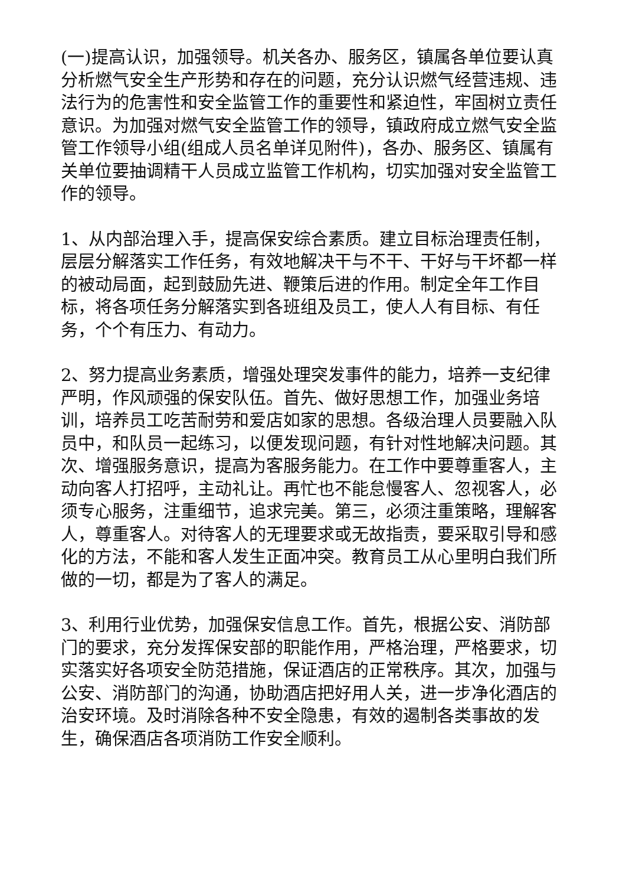(一)提高认识，加强领导。机关各办、服务区，镇属各单位要认真分析燃气安全生产形势和存在的问题，充分认识燃气经营违规、违法行为的危害性和安全监管工作的重要性和紧迫性，牢固树立责任意识。为加强对燃气安全监管工作的领导，镇政府成立燃气安全监管工作领导小组(组成人员名单详见附件)，各办、服务区、镇属有关单位要抽调精干人员成立监管工作机构，切实加强对安全监管工作的领导。
1、从内部治理入手，提高保安综合素质。建立目标治理责任制，层层分解落实工作任务，有效地解决干与不干、干好与干坏都一样的被动局面，起到鼓励先进、鞭策后进的作用。制定全年工作目标，将各项任务分解落实到各班组及员工，使人人有目标、有任务，个个有压力、有动力。
2、努力提高业务素质，增强处理突发事件的能力，培养一支纪律严明，作风顽强的保安队伍。首先、做好思想工作，加强业务培训，培养员工吃苦耐劳和爱店如家的思想。各级治理人员要融入队员中，和队员一起练习，以便发现问题，有针对性地解决问题。其次、增强服务意识，提高为客服务能力。在工作中要尊重客人，主动向客人打招呼，主动礼让。再忙也不能怠慢客人、忽视客人，必须专心服务，注重细节，追求完美。第三，必须注重策略，理解客人，尊重客人。对待客人的无理要求或无故指责，要采取引导和感化的方法，不能和客人发生正面冲突。教育员工从心里明白我们所做的一切，都是为了客人的满足。
3、利用行业优势，加强保安信息工作。首先，根据公安、消防部门的要求，充分发挥保安部的职能作用，严格治理，严格要求，切实落实好各项安全防范措施，保证酒店的正常秩序。其次，加强与公安、消防部门的沟通，协助酒店把好用人关，进一步净化酒店的治安环境。及时消除各种不安全隐患，有效的遏制各类事故的发生，确保酒店各项消防工作安全顺利。